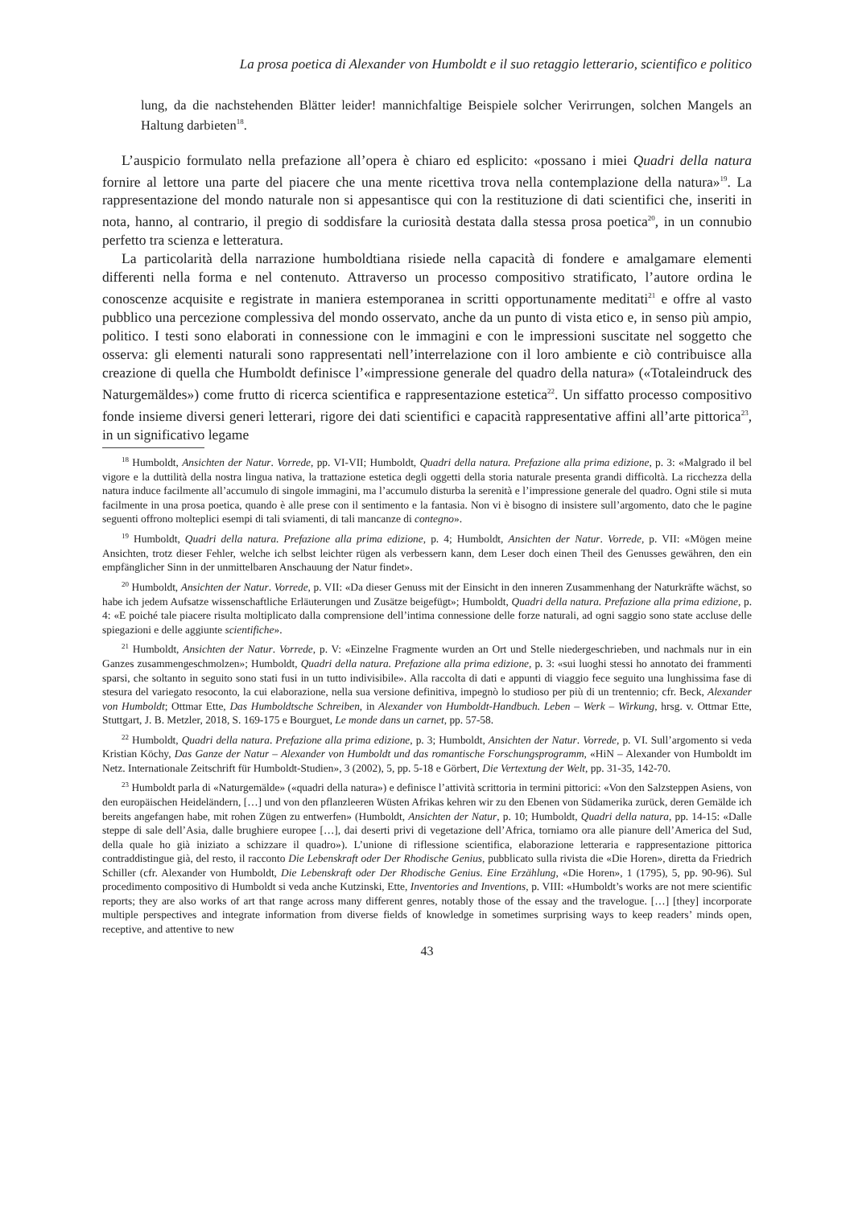La prosa poetica di Alexander von Humboldt e il suo retaggio letterario, scientifico e politico
lung, da die nachstehenden Blätter leider! mannichfaltige Beispiele solcher Verirrungen, solchen Mangels an Haltung darbieten<sup>18</sup>.
L’auspicio formulato nella prefazione all’opera è chiaro ed esplicito: «possano i miei Quadri della natura fornire al lettore una parte del piacere che una mente ricettiva trova nella contemplazione della natura»<sup>19</sup>. La rappresentazione del mondo naturale non si appesantisce qui con la restituzione di dati scientifici che, inseriti in nota, hanno, al contrario, il pregio di soddisfare la curiosità destata dalla stessa prosa poetica<sup>20</sup>, in un connubio perfetto tra scienza e letteratura.
La particolarità della narrazione humboldtiana risiede nella capacità di fondere e amalgamare elementi differenti nella forma e nel contenuto. Attraverso un processo compositivo stratificato, l’autore ordina le conoscenze acquisite e registrate in maniera estemporanea in scritti opportunamente meditati<sup>21</sup> e offre al vasto pubblico una percezione complessiva del mondo osservato, anche da un punto di vista etico e, in senso più ampio, politico. I testi sono elaborati in connessione con le immagini e con le impressioni suscitate nel soggetto che osserva: gli elementi naturali sono rappresentati nell’interrelazione con il loro ambiente e ciò contribuisce alla creazione di quella che Humboldt definisce l’«impressione generale del quadro della natura» («Totaleindruck des Naturgemäldes») come frutto di ricerca scientifica e rappresentazione estetica<sup>22</sup>. Un siffatto processo compositivo fonde insieme diversi generi letterari, rigore dei dati scientifici e capacità rappresentative affini all’arte pittorica<sup>23</sup>, in un significativo legame
<sup>18</sup> Humboldt, Ansichten der Natur. Vorrede, pp. VI-VII; Humboldt, Quadri della natura. Prefazione alla prima edizione, p. 3: «Malgrado il bel vigore e la duttilità della nostra lingua nativa, la trattazione estetica degli oggetti della storia naturale presenta grandi difficoltà. La ricchezza della natura induce facilmente all’accumulo di singole immagini, ma l’accumulo disturba la serenità e l’impressione generale del quadro. Ogni stile si muta facilmente in una prosa poetica, quando è alle prese con il sentimento e la fantasia. Non vi è bisogno di insistere sull’argomento, dato che le pagine seguenti offrono molteplici esempi di tali sviamenti, di tali mancanze di contegno».
<sup>19</sup> Humboldt, Quadri della natura. Prefazione alla prima edizione, p. 4; Humboldt, Ansichten der Natur. Vorrede, p. VII: «Mögen meine Ansichten, trotz dieser Fehler, welche ich selbst leichter rügen als verbessern kann, dem Leser doch einen Theil des Genusses gewähren, den ein empfänglicher Sinn in der unmittelbaren Anschauung der Natur findet».
<sup>20</sup> Humboldt, Ansichten der Natur. Vorrede, p. VII: «Da dieser Genuss mit der Einsicht in den inneren Zusammenhang der Naturkräfte wächst, so habe ich jedem Aufsatze wissenschaftliche Erläuterungen und Zusätze beigefügt»; Humboldt, Quadri della natura. Prefazione alla prima edizione, p. 4: «E poiché tale piacere risulta moltiplicato dalla comprensione dell’intima connessione delle forze naturali, ad ogni saggio sono state accluse delle spiegazioni e delle aggiunte scientifiche».
<sup>21</sup> Humboldt, Ansichten der Natur. Vorrede, p. V: «Einzelne Fragmente wurden an Ort und Stelle niedergeschrieben, und nachmals nur in ein Ganzes zusammengeschmolzen»; Humboldt, Quadri della natura. Prefazione alla prima edizione, p. 3: «sui luoghi stessi ho annotato dei frammenti sparsi, che soltanto in seguito sono stati fusi in un tutto indivisibile». Alla raccolta di dati e appunti di viaggio fece seguito una lunghissima fase di stesura del variegato resoconto, la cui elaborazione, nella sua versione definitiva, impegnò lo studioso per più di un trentennio; cfr. Beck, Alexander von Humboldt; Ottmar Ette, Das Humboldtsche Schreiben, in Alexander von Humboldt-Handbuch. Leben – Werk – Wirkung, hrsg. v. Ottmar Ette, Stuttgart, J. B. Metzler, 2018, S. 169-175 e Bourguet, Le monde dans un carnet, pp. 57-58.
<sup>22</sup> Humboldt, Quadri della natura. Prefazione alla prima edizione, p. 3; Humboldt, Ansichten der Natur. Vorrede, p. VI. Sull’argomento si veda Kristian Köchy, Das Ganze der Natur – Alexander von Humboldt und das romantische Forschungsprogramm, «HiN – Alexander von Humboldt im Netz. Internationale Zeitschrift für Humboldt-Studien», 3 (2002), 5, pp. 5-18 e Görbert, Die Vertextung der Welt, pp. 31-35, 142-70.
<sup>23</sup> Humboldt parla di «Naturgemälde» («quadri della natura») e definisce l’attività scrittoria in termini pittorici: «Von den Salzsteppen Asiens, von den europäischen Heideländern, […] und von den pflanzleeren Wüsten Afrikas kehren wir zu den Ebenen von Südamerika zurück, deren Gemälde ich bereits angefangen habe, mit rohen Zügen zu entwerfen» (Humboldt, Ansichten der Natur, p. 10; Humboldt, Quadri della natura, pp. 14-15: «Dalle steppe di sale dell’Asia, dalle brughiere europee […], dai deserti privi di vegetazione dell’Africa, torniamo ora alle pianure dell’America del Sud, della quale ho già iniziato a schizzare il quadro»). L’unione di riflessione scientifica, elaborazione letteraria e rappresentazione pittorica contraddistingue già, del resto, il racconto Die Lebenskraft oder Der Rhodische Genius, pubblicato sulla rivista die «Die Horen», diretta da Friedrich Schiller (cfr. Alexander von Humboldt, Die Lebenskraft oder Der Rhodische Genius. Eine Erzählung, «Die Horen», 1 (1795), 5, pp. 90-96). Sul procedimento compositivo di Humboldt si veda anche Kutzinski, Ette, Inventories and Inventions, p. VIII: «Humboldt’s works are not mere scientific reports; they are also works of art that range across many different genres, notably those of the essay and the travelogue. […] [they] incorporate multiple perspectives and integrate information from diverse fields of knowledge in sometimes surprising ways to keep readers’ minds open, receptive, and attentive to new
43